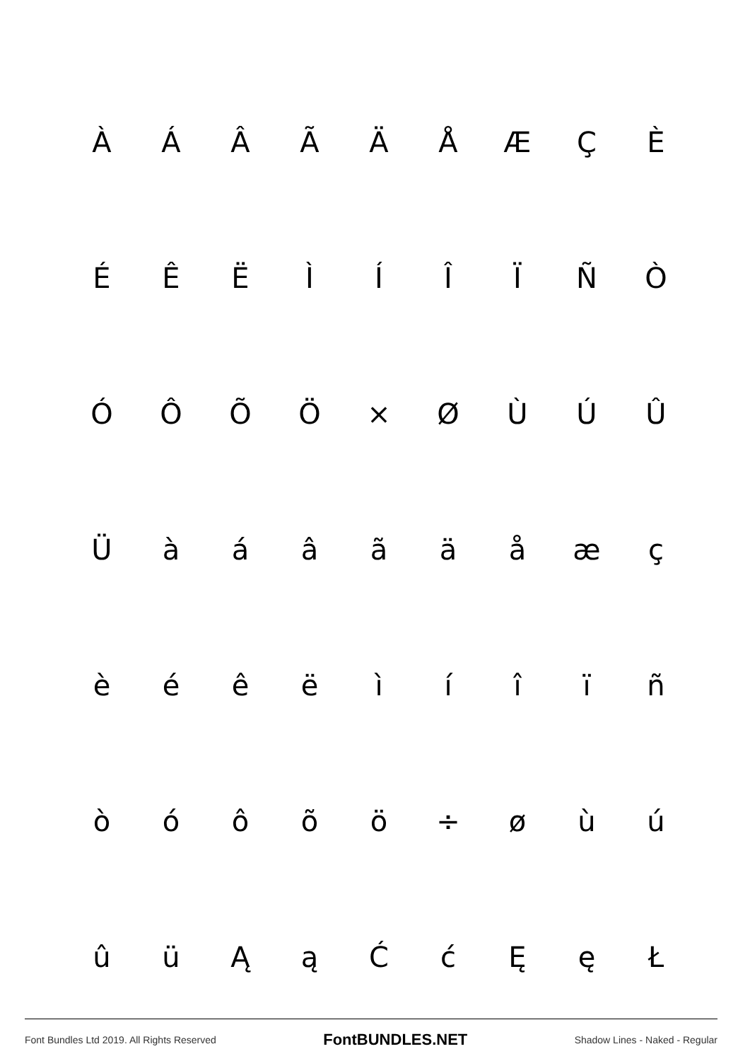| À | Á | Â | Ã | Ä | Å | Æ | Ç | È |
| É | Ê | Ë | Ì | Í | Î | Ï | Ñ | Ò |
| Ó | Ô | Õ | Ö | × | Ø | Ù | Ú | Û |
| Ü | à | á | â | ã | ä | å | æ | ç |
| è | é | ê | ë | ì | í | î | ï | ñ |
| ò | ó | ô | õ | ö | ÷ | ø | ù | ú |
| û | ü | Ą | ą | Ć | ć | Ę | ę | Ł |
Font Bundles Ltd 2019. All Rights Reserved FontBUNDLES.NET Shadow Lines - Naked - Regular